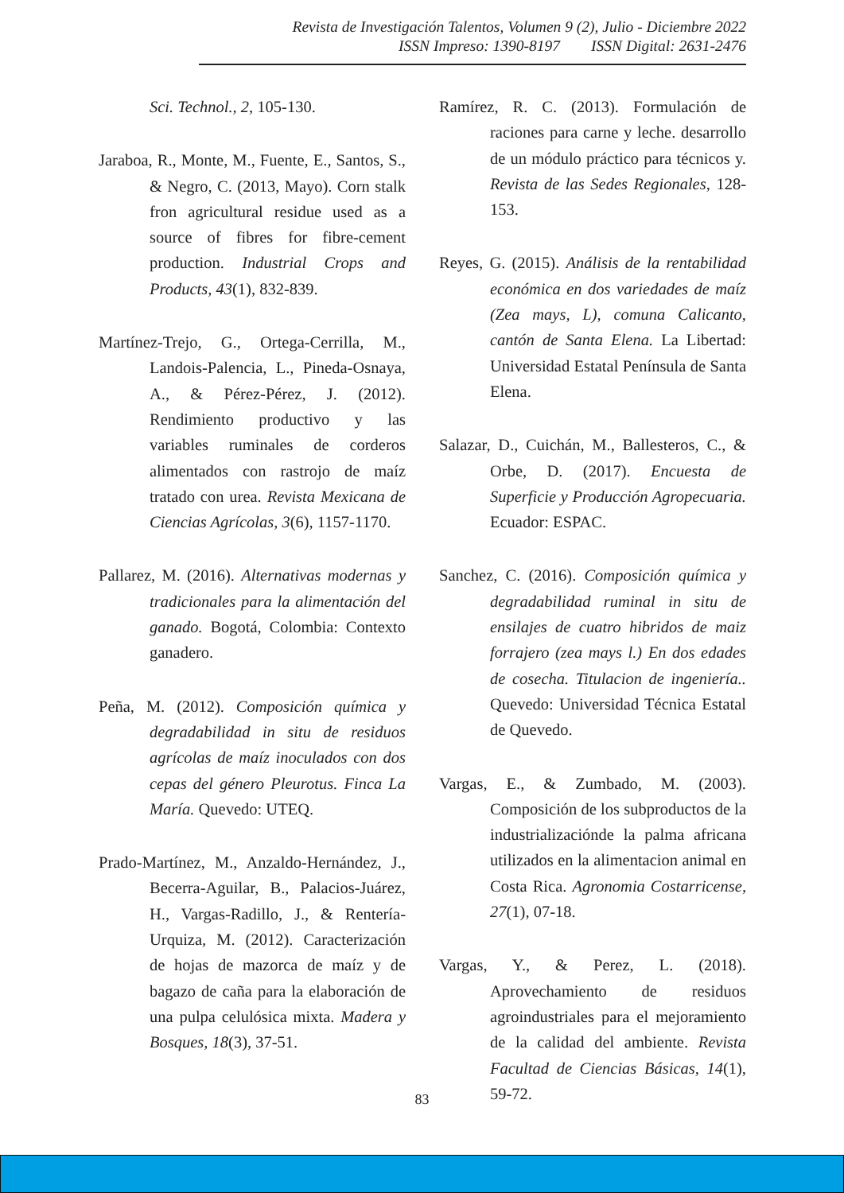Revista de Investigación Talentos, Volumen 9 (2), Julio - Diciembre 2022
ISSN Impreso: 1390-8197 ISSN Digital: 2631-2476
Sci. Technol., 2, 105-130.
Jaraboa, R., Monte, M., Fuente, E., Santos, S., & Negro, C. (2013, Mayo). Corn stalk fron agricultural residue used as a source of fibres for fibre-cement production. Industrial Crops and Products, 43(1), 832-839.
Martínez-Trejo, G., Ortega-Cerrilla, M., Landois-Palencia, L., Pineda-Osnaya, A., & Pérez-Pérez, J. (2012). Rendimiento productivo y las variables ruminales de corderos alimentados con rastrojo de maíz tratado con urea. Revista Mexicana de Ciencias Agrícolas, 3(6), 1157-1170.
Pallarez, M. (2016). Alternativas modernas y tradicionales para la alimentación del ganado. Bogotá, Colombia: Contexto ganadero.
Peña, M. (2012). Composición química y degradabilidad in situ de residuos agrícolas de maíz inoculados con dos cepas del género Pleurotus. Finca La María. Quevedo: UTEQ.
Prado-Martínez, M., Anzaldo-Hernández, J., Becerra-Aguilar, B., Palacios-Juárez, H., Vargas-Radillo, J., & Rentería-Urquiza, M. (2012). Caracterización de hojas de mazorca de maíz y de bagazo de caña para la elaboración de una pulpa celulósica mixta. Madera y Bosques, 18(3), 37-51.
Ramírez, R. C. (2013). Formulación de raciones para carne y leche. desarrollo de un módulo práctico para técnicos y. Revista de las Sedes Regionales, 128-153.
Reyes, G. (2015). Análisis de la rentabilidad económica en dos variedades de maíz (Zea mays, L), comuna Calicanto, cantón de Santa Elena. La Libertad: Universidad Estatal Península de Santa Elena.
Salazar, D., Cuichán, M., Ballesteros, C., & Orbe, D. (2017). Encuesta de Superficie y Producción Agropecuaria. Ecuador: ESPAC.
Sanchez, C. (2016). Composición química y degradabilidad ruminal in situ de ensilajes de cuatro hibridos de maiz forrajero (zea mays l.) En dos edades de cosecha. Titulacion de ingeniería.. Quevedo: Universidad Técnica Estatal de Quevedo.
Vargas, E., & Zumbado, M. (2003). Composición de los subproductos de la industrializaciónde la palma africana utilizados en la alimentacion animal en Costa Rica. Agronomia Costarricense, 27(1), 07-18.
Vargas, Y., & Perez, L. (2018). Aprovechamiento de residuos agroindustriales para el mejoramiento de la calidad del ambiente. Revista Facultad de Ciencias Básicas, 14(1), 59-72.
83